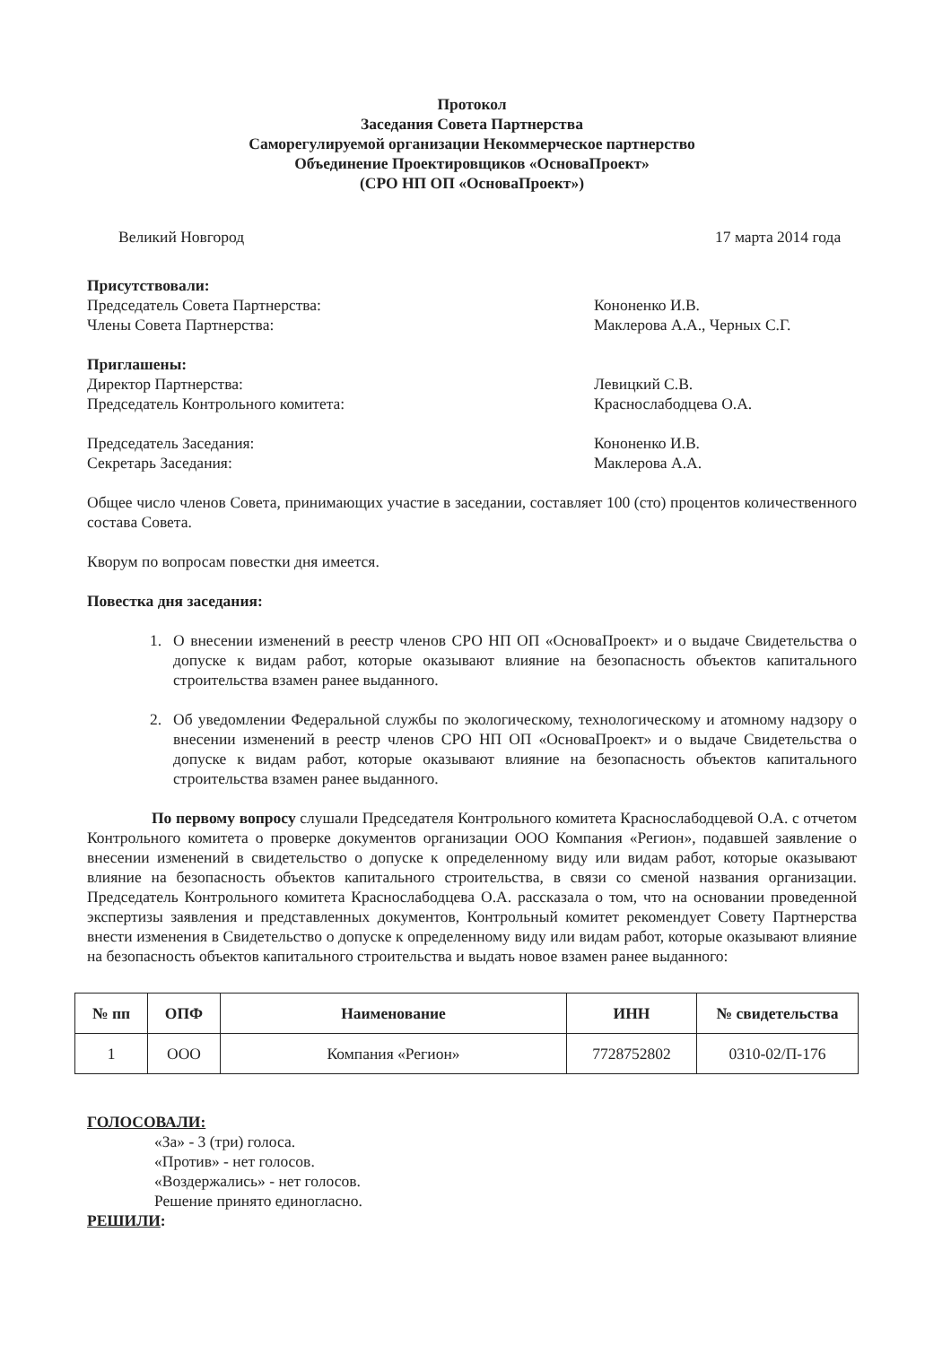Протокол
Заседания Совета Партнерства
Саморегулируемой организации Некоммерческое партнерство
Объединение Проектировщиков «ОсноваПроект»
(СРО НП ОП «ОсноваПроект»)
Великий Новгород 17 марта 2014 года
Присутствовали:
Председатель Совета Партнерства: Кононенко И.В.
Члены Совета Партнерства: Маклерова А.А., Черных С.Г.
Приглашены:
Директор Партнерства: Левицкий С.В.
Председатель Контрольного комитета: Краснослабодцева О.А.
Председатель Заседания: Кононенко И.В.
Секретарь Заседания: Маклерова А.А.
Общее число членов Совета, принимающих участие в заседании, составляет 100 (сто) процентов количественного состава Совета.
Кворум по вопросам повестки дня имеется.
Повестка дня заседания:
1. О внесении изменений в реестр членов СРО НП ОП «ОсноваПроект» и о выдаче Свидетельства о допуске к видам работ, которые оказывают влияние на безопасность объектов капитального строительства взамен ранее выданного.
2. Об уведомлении Федеральной службы по экологическому, технологическому и атомному надзору о внесении изменений в реестр членов СРО НП ОП «ОсноваПроект» и о выдаче Свидетельства о допуске к видам работ, которые оказывают влияние на безопасность объектов капитального строительства взамен ранее выданного.
По первому вопросу слушали Председателя Контрольного комитета Краснослабодцевой О.А. с отчетом Контрольного комитета о проверке документов организации ООО Компания «Регион», подавшей заявление о внесении изменений в свидетельство о допуске к определенному виду или видам работ, которые оказывают влияние на безопасность объектов капитального строительства, в связи со сменой названия организации. Председатель Контрольного комитета Краснослабодцева О.А. рассказала о том, что на основании проведенной экспертизы заявления и представленных документов, Контрольный комитет рекомендует Совету Партнерства внести изменения в Свидетельство о допуске к определенному виду или видам работ, которые оказывают влияние на безопасность объектов капитального строительства и выдать новое взамен ранее выданного:
| № пп | ОПФ | Наименование | ИНН | № свидетельства |
| --- | --- | --- | --- | --- |
| 1 | ООО | Компания «Регион» | 7728752802 | 0310-02/П-176 |
ГОЛОСОВАЛИ:
«За» - 3 (три) голоса.
«Против» - нет голосов.
«Воздержались» - нет голосов.
Решение принято единогласно.
РЕШИЛИ: